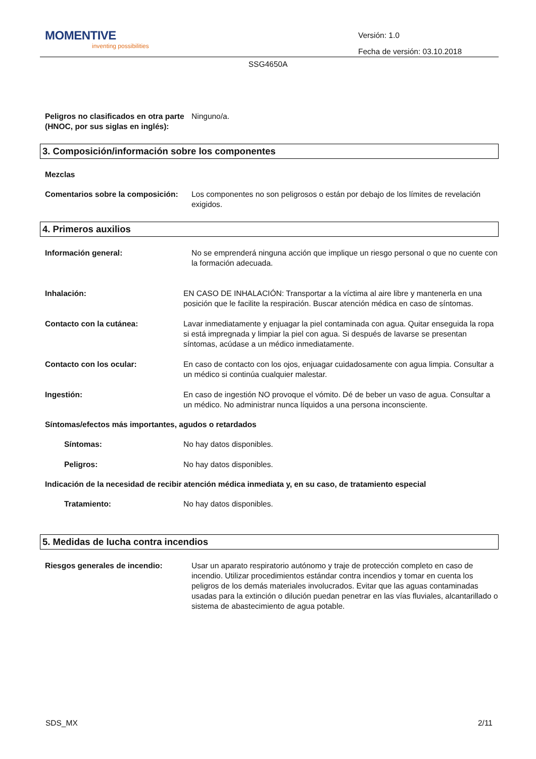MOMENTIVE
inventing possibilities
Versión: 1.0
Fecha de versión: 03.10.2018
SSG4650A
Peligros no clasificados en otra parte (HNOC, por sus siglas en inglés):
Ninguno/a.
3. Composición/información sobre los componentes
Mezclas
Comentarios sobre la composición:
Los componentes no son peligrosos o están por debajo de los límites de revelación exigidos.
4. Primeros auxilios
Información general: No se emprenderá ninguna acción que implique un riesgo personal o que no cuente con la formación adecuada.
Inhalación: EN CASO DE INHALACIÓN: Transportar a la víctima al aire libre y mantenerla en una posición que le facilite la respiración. Buscar atención médica en caso de síntomas.
Contacto con la cutánea: Lavar inmediatamente y enjuagar la piel contaminada con agua. Quitar enseguida la ropa si está impregnada y limpiar la piel con agua. Si después de lavarse se presentan síntomas, acúdase a un médico inmediatamente.
Contacto con los ocular: En caso de contacto con los ojos, enjuagar cuidadosamente con agua limpia. Consultar a un médico si continúa cualquier malestar.
Ingestión: En caso de ingestión NO provoque el vómito. Dé de beber un vaso de agua. Consultar a un médico. No administrar nunca líquidos a una persona inconsciente.
Síntomas/efectos más importantes, agudos o retardados
Síntomas: No hay datos disponibles.
Peligros: No hay datos disponibles.
Indicación de la necesidad de recibir atención médica inmediata y, en su caso, de tratamiento especial
Tratamiento: No hay datos disponibles.
5. Medidas de lucha contra incendios
Riesgos generales de incendio: Usar un aparato respiratorio autónomo y traje de protección completo en caso de incendio. Utilizar procedimientos estándar contra incendios y tomar en cuenta los peligros de los demás materiales involucrados. Evitar que las aguas contaminadas usadas para la extinción o dilución puedan penetrar en las vías fluviales, alcantarillado o sistema de abastecimiento de agua potable.
SDS_MX 2/11